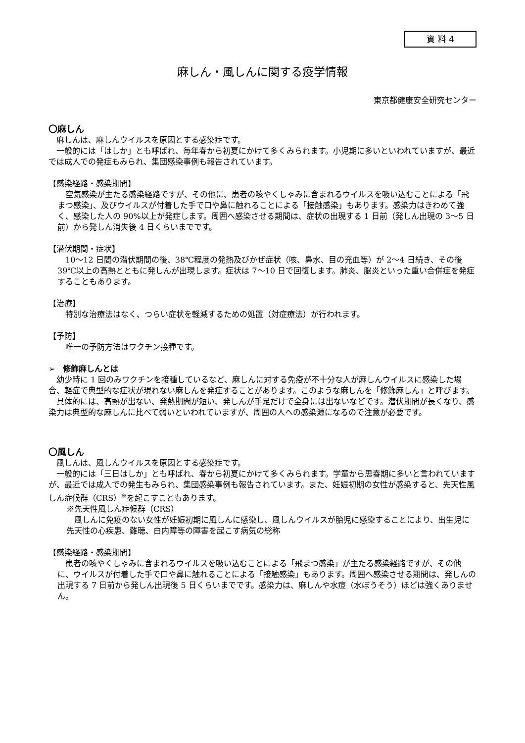資 料 4
麻しん・風しんに関する疫学情報
東京都健康安全研究センター
〇麻しん
麻しんは、麻しんウイルスを原因とする感染症です。
一般的には「はしか」とも呼ばれ、毎年春から初夏にかけて多くみられます。小児期に多いといわれていますが、最近では成人での発症もみられ、集団感染事例も報告されています。
【感染経路・感染期間】
空気感染が主たる感染経路ですが、その他に、患者の咳やくしゃみに含まれるウイルスを吸い込むことによる「飛まつ感染」、及びウイルスが付着した手で口や鼻に触れることによる「接触感染」もあります。感染力はきわめて強く、感染した人の 90%以上が発症します。周囲へ感染させる期間は、症状の出現する 1 日前（発しん出現の 3〜5 日前）から発しん消失後 4 日くらいまでです。
【潜伏期間・症状】
10〜12 日間の潜伏期間の後、38℃程度の発熱及びかぜ症状（咳、鼻水、目の充血等）が 2〜4 日続き、その後 39℃以上の高熱とともに発しんが出現します。症状は 7〜10 日で回復します。肺炎、脳炎といった重い合併症を発症することもあります。
【治療】
特別な治療法はなく、つらい症状を軽減するための処置（対症療法）が行われます。
【予防】
唯一の予防方法はワクチン接種です。
➢　修飾麻しんとは
幼少時に 1 回のみワクチンを接種しているなど、麻しんに対する免疫が不十分な人が麻しんウイルスに感染した場合、軽症で典型的な症状が現れない麻しんを発症することがあります。このような麻しんを「修飾麻しん」と呼びます。
具体的には、高熱が出ない、発熱期間が短い、発しんが手足だけで全身には出ないなどです。潜伏期間が長くなり、感染力は典型的な麻しんに比べて弱いといわれていますが、周囲の人への感染源になるので注意が必要です。
〇風しん
風しんは、風しんウイルスを原因とする感染症です。
一般的には「三日はしか」とも呼ばれ、春から初夏にかけて多くみられます。学童から思春期に多いと言われていますが、最近では成人での発生もみられ、集団感染事例も報告されています。また、妊娠初期の女性が感染すると、先天性風しん症候群（CRS）<sup>※</sup>を起こすこともあります。
※先天性風しん症候群（CRS）
風しんに免疫のない女性が妊娠初期に風しんに感染し、風しんウイルスが胎児に感染することにより、出生児に先天性の心疾患、難聴、白内障等の障害を起こす病気の総称
【感染経路・感染期間】
患者の咳やくしゃみに含まれるウイルスを吸い込むことによる「飛まつ感染」が主たる感染経路ですが、その他に、ウイルスが付着した手で口や鼻に触れることによる「接触感染」もあります。周囲へ感染させる期間は、発しんの出現する 7 日前から発しん出現後 5 日くらいまでです。感染力は、麻しんや水痘（水ぼうそう）ほどは強くありません。